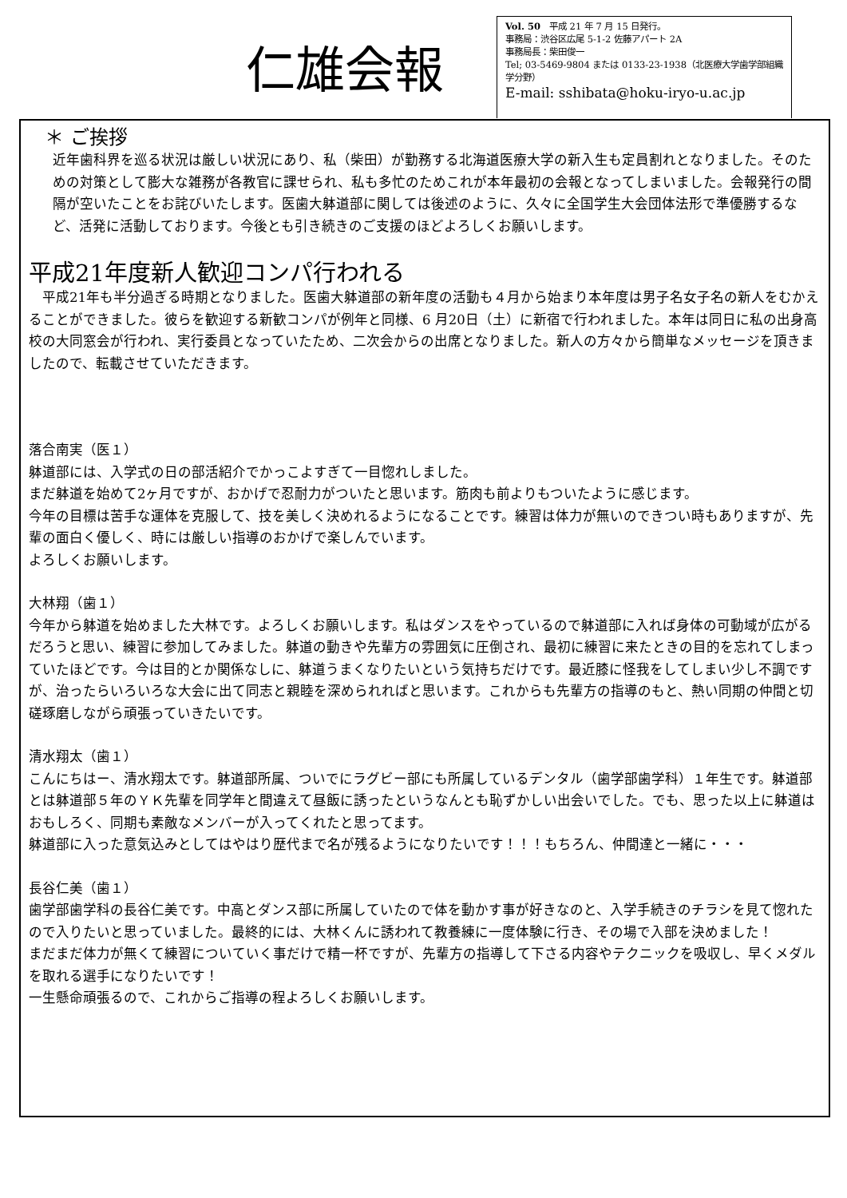仁雄会報
Vol. 50　平成 21 年 7 月 15 日発行。
事務局：渋谷区広尾 5-1-2 佐藤アパート 2A
事務局長：柴田俊一
Tel; 03-5469-9804 または 0133-23-1938（北医療大学歯学部組織学分野）
E-mail: sshibata@hoku-iryo-u.ac.jp
＊ ご挨拶
近年歯科界を巡る状況は厳しい状況にあり、私（柴田）が勤務する北海道医療大学の新入生も定員割れとなりました。そのための対策として膨大な雑務が各教官に課せられ、私も多忙のためこれが本年最初の会報となってしまいました。会報発行の間隔が空いたことをお詫びいたします。医歯大躰道部に関しては後述のように、久々に全国学生大会団体法形で準優勝するなど、活発に活動しております。今後とも引き続きのご支援のほどよろしくお願いします。
平成21年度新人歓迎コンパ行われる
　平成21年も半分過ぎる時期となりました。医歯大躰道部の新年度の活動も４月から始まり本年度は男子名女子名の新人をむかえることができました。彼らを歓迎する新歓コンパが例年と同様、6 月20日（土）に新宿で行われました。本年は同日に私の出身高校の大同窓会が行われ、実行委員となっていたため、二次会からの出席となりました。新人の方々から簡単なメッセージを頂きましたので、転載させていただきます。
落合南実（医１）
躰道部には、入学式の日の部活紹介でかっこよすぎて一目惚れしました。
まだ躰道を始めて2ヶ月ですが、おかげで忍耐力がついたと思います。筋肉も前よりもついたように感じます。
今年の目標は苦手な運体を克服して、技を美しく決めれるようになることです。練習は体力が無いのできつい時もありますが、先輩の面白く優しく、時には厳しい指導のおかげで楽しんでいます。
よろしくお願いします。
大林翔（歯１）
今年から躰道を始めました大林です。よろしくお願いします。私はダンスをやっているので躰道部に入れば身体の可動域が広がるだろうと思い、練習に参加してみました。躰道の動きや先輩方の雰囲気に圧倒され、最初に練習に来たときの目的を忘れてしまっていたほどです。今は目的とか関係なしに、躰道うまくなりたいという気持ちだけです。最近膝に怪我をしてしまい少し不調ですが、治ったらいろいろな大会に出て同志と親睦を深められればと思います。これからも先輩方の指導のもと、熱い同期の仲間と切磋琢磨しながら頑張っていきたいです。
清水翔太（歯１）
こんにちはー、清水翔太です。躰道部所属、ついでにラグビー部にも所属しているデンタル（歯学部歯学科）１年生です。躰道部とは躰道部５年のＹＫ先輩を同学年と間違えて昼飯に誘ったというなんとも恥ずかしい出会いでした。でも、思った以上に躰道はおもしろく、同期も素敵なメンバーが入ってくれたと思ってます。
躰道部に入った意気込みとしてはやはり歴代まで名が残るようになりたいです！！！もちろん、仲間達と一緒に・・・
長谷仁美（歯１）
歯学部歯学科の長谷仁美です。中高とダンス部に所属していたので体を動かす事が好きなのと、入学手続きのチラシを見て惚れたので入りたいと思っていました。最終的には、大林くんに誘われて教養練に一度体験に行き、その場で入部を決めました！
まだまだ体力が無くて練習についていく事だけで精一杯ですが、先輩方の指導して下さる内容やテクニックを吸収し、早くメダルを取れる選手になりたいです！
一生懸命頑張るので、これからご指導の程よろしくお願いします。